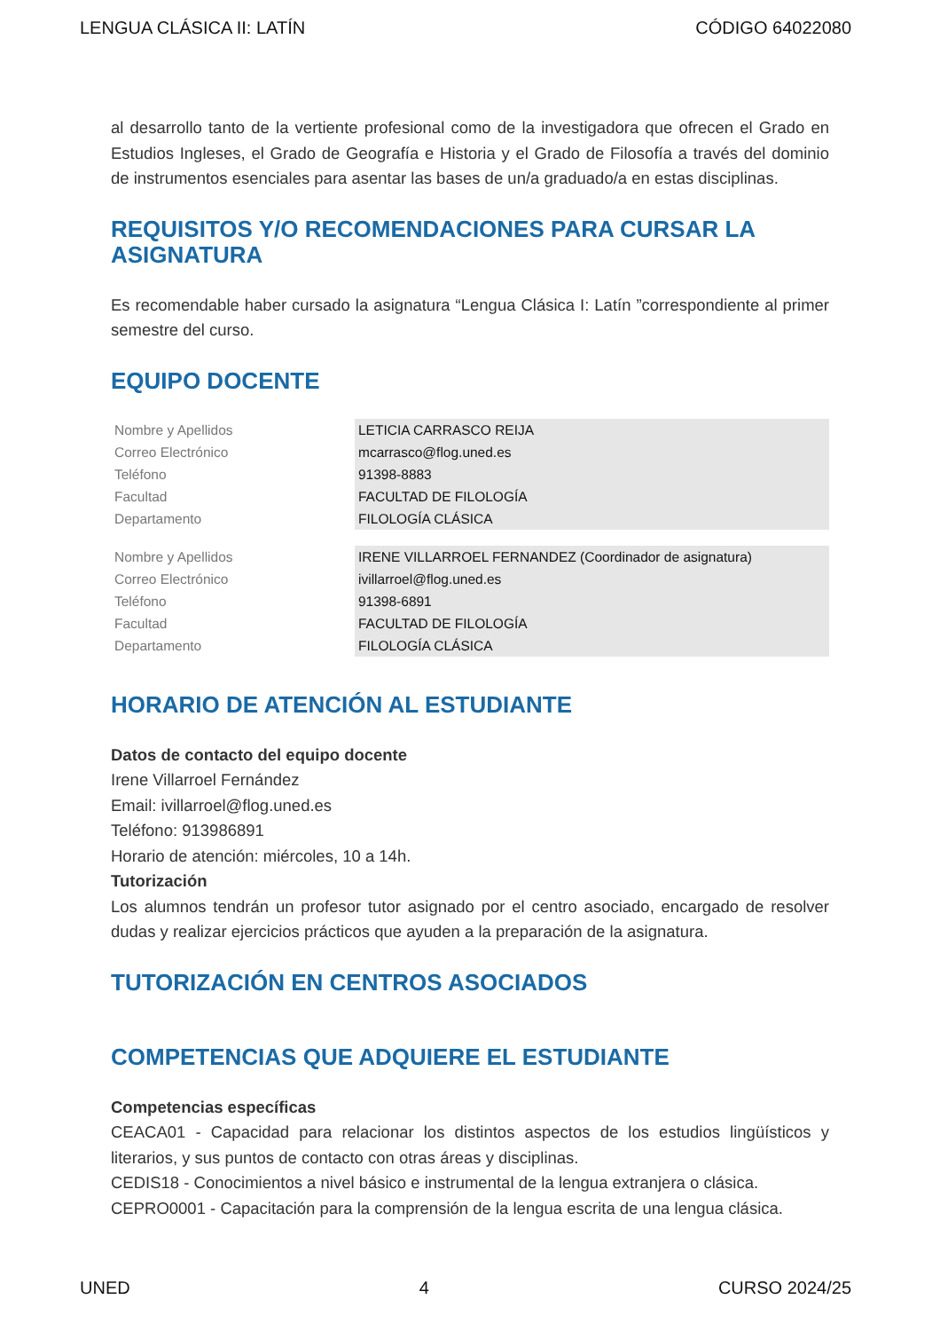LENGUA CLÁSICA II: LATÍN CÓDIGO 64022080
al desarrollo tanto de la vertiente profesional como de la investigadora que ofrecen el Grado en Estudios Ingleses, el Grado de Geografía e Historia y el Grado de Filosofía a través del dominio de instrumentos esenciales para asentar las bases de un/a graduado/a en estas disciplinas.
REQUISITOS Y/O RECOMENDACIONES PARA CURSAR LA ASIGNATURA
Es recomendable haber cursado la asignatura “Lengua Clásica I: Latín ”correspondiente al primer semestre del curso.
EQUIPO DOCENTE
| Nombre y Apellidos | LETICIA CARRASCO REIJA |
| Correo Electrónico | mcarrasco@flog.uned.es |
| Teléfono | 91398-8883 |
| Facultad | FACULTAD DE FILOLOGÍA |
| Departamento | FILOLOGÍA CLÁSICA |
| Nombre y Apellidos | IRENE VILLARROEL FERNANDEZ (Coordinador de asignatura) |
| Correo Electrónico | ivillarroel@flog.uned.es |
| Teléfono | 91398-6891 |
| Facultad | FACULTAD DE FILOLOGÍA |
| Departamento | FILOLOGÍA CLÁSICA |
HORARIO DE ATENCIÓN AL ESTUDIANTE
Datos de contacto del equipo docente
Irene Villarroel Fernández
Email: ivillarroel@flog.uned.es
Teléfono: 913986891
Horario de atención: miércoles, 10 a 14h.
Tutorización
Los alumnos tendrán un profesor tutor asignado por el centro asociado, encargado de resolver dudas y realizar ejercicios prácticos que ayuden a la preparación de la asignatura.
TUTORIZACIÓN EN CENTROS ASOCIADOS
COMPETENCIAS QUE ADQUIERE EL ESTUDIANTE
Competencias específicas
CEACA01 - Capacidad para relacionar los distintos aspectos de los estudios lingüísticos y literarios, y sus puntos de contacto con otras áreas y disciplinas.
CEDIS18 - Conocimientos a nivel básico e instrumental de la lengua extranjera o clásica.
CEPRO0001 - Capacitación para la comprensión de la lengua escrita de una lengua clásica.
UNED 4 CURSO 2024/25